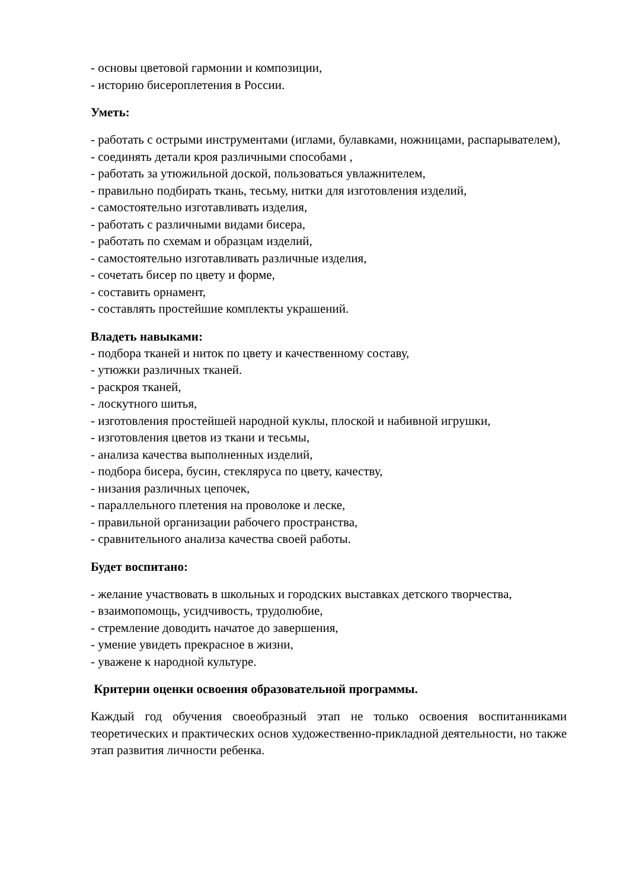- основы цветовой гармонии и композиции,
- историю бисероплетения в России.
Уметь:
- работать с острыми инструментами (иглами, булавками, ножницами, распарывателем),
- соединять детали кроя различными способами ,
- работать за утюжильной доской, пользоваться увлажнителем,
- правильно подбирать ткань, тесьму, нитки для изготовления изделий,
- самостоятельно изготавливать изделия,
- работать с различными видами бисера,
- работать по схемам и образцам изделий,
- самостоятельно изготавливать различные изделия,
- сочетать бисер по цвету и форме,
- составить орнамент,
- составлять простейшие комплекты украшений.
Владеть навыками:
- подбора тканей и ниток по цвету и качественному составу,
- утюжки различных тканей.
- раскроя тканей,
- лоскутного шитья,
- изготовления простейшей народной куклы, плоской и набивной игрушки,
- изготовления цветов из ткани и тесьмы,
- анализа качества выполненных изделий,
- подбора бисера, бусин, стекляруса по цвету, качеству,
- низания различных цепочек,
- параллельного плетения на проволоке и леске,
- правильной организации рабочего пространства,
- сравнительного анализа качества своей работы.
Будет воспитано:
- желание участвовать в школьных и городских выставках детского творчества,
- взаимопомощь, усидчивость, трудолюбие,
- стремление доводить начатое до завершения,
- умение увидеть прекрасное в жизни,
- уважене к народной культуре.
Критерии оценки освоения образовательной программы.
Каждый год обучения своеобразный этап не только освоения воспитанниками теоретических и практических основ художественно-прикладной деятельности, но также этап развития личности ребенка.